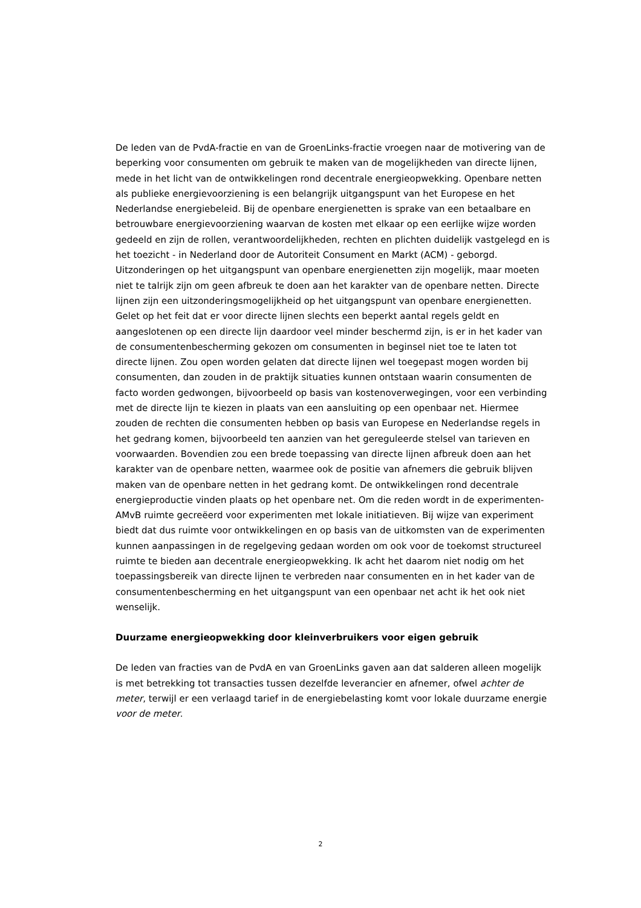De leden van de PvdA-fractie en van de GroenLinks-fractie vroegen naar de motivering van de beperking voor consumenten om gebruik te maken van de mogelijkheden van directe lijnen, mede in het licht van de ontwikkelingen rond decentrale energieopwekking. Openbare netten als publieke energievoorziening is een belangrijk uitgangspunt van het Europese en het Nederlandse energiebeleid. Bij de openbare energienetten is sprake van een betaalbare en betrouwbare energievoorziening waarvan de kosten met elkaar op een eerlijke wijze worden gedeeld en zijn de rollen, verantwoordelijkheden, rechten en plichten duidelijk vastgelegd en is het toezicht - in Nederland door de Autoriteit Consument en Markt (ACM) - geborgd. Uitzonderingen op het uitgangspunt van openbare energienetten zijn mogelijk, maar moeten niet te talrijk zijn om geen afbreuk te doen aan het karakter van de openbare netten. Directe lijnen zijn een uitzonderingsmogelijkheid op het uitgangspunt van openbare energienetten. Gelet op het feit dat er voor directe lijnen slechts een beperkt aantal regels geldt en aangeslotenen op een directe lijn daardoor veel minder beschermd zijn, is er in het kader van de consumentenbescherming gekozen om consumenten in beginsel niet toe te laten tot directe lijnen. Zou open worden gelaten dat directe lijnen wel toegepast mogen worden bij consumenten, dan zouden in de praktijk situaties kunnen ontstaan waarin consumenten de facto worden gedwongen, bijvoorbeeld op basis van kostenoverwegingen, voor een verbinding met de directe lijn te kiezen in plaats van een aansluiting op een openbaar net. Hiermee zouden de rechten die consumenten hebben op basis van Europese en Nederlandse regels in het gedrang komen, bijvoorbeeld ten aanzien van het gereguleerde stelsel van tarieven en voorwaarden. Bovendien zou een brede toepassing van directe lijnen afbreuk doen aan het karakter van de openbare netten, waarmee ook de positie van afnemers die gebruik blijven maken van de openbare netten in het gedrang komt. De ontwikkelingen rond decentrale energieproductie vinden plaats op het openbare net. Om die reden wordt in de experimenten-AMvB ruimte gecreëerd voor experimenten met lokale initiatieven. Bij wijze van experiment biedt dat dus ruimte voor ontwikkelingen en op basis van de uitkomsten van de experimenten kunnen aanpassingen in de regelgeving gedaan worden om ook voor de toekomst structureel ruimte te bieden aan decentrale energieopwekking. Ik acht het daarom niet nodig om het toepassingsbereik van directe lijnen te verbreden naar consumenten en in het kader van de consumentenbescherming en het uitgangspunt van een openbaar net acht ik het ook niet wenselijk.
Duurzame energieopwekking door kleinverbruikers voor eigen gebruik
De leden van fracties van de PvdA en van GroenLinks gaven aan dat salderen alleen mogelijk is met betrekking tot transacties tussen dezelfde leverancier en afnemer, ofwel achter de meter, terwijl er een verlaagd tarief in de energiebelasting komt voor lokale duurzame energie voor de meter.
2